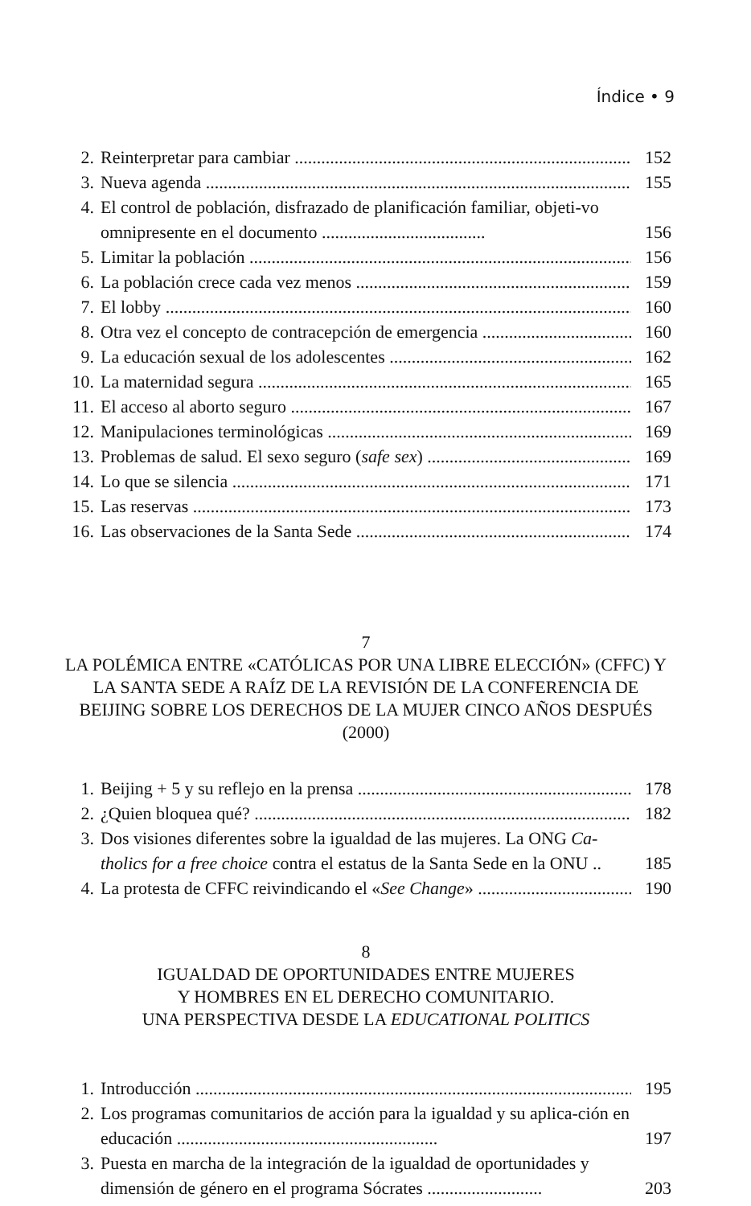Índice • 9
2. Reinterpretar para cambiar 152
3. Nueva agenda 155
4. El control de población, disfrazado de planificación familiar, objeti-vo omnipresente en el documento ..................................... 156
5. Limitar la población 156
6. La población crece cada vez menos 159
7. El lobby 160
8. Otra vez el concepto de contracepción de emergencia 160
9. La educación sexual de los adolescentes 162
10. La maternidad segura 165
11. El acceso al aborto seguro 167
12. Manipulaciones terminológicas 169
13. Problemas de salud. El sexo seguro (safe sex) 169
14. Lo que se silencia 171
15. Las reservas 173
16. Las observaciones de la Santa Sede 174
7
LA POLÉMICA ENTRE «CATÓLICAS POR UNA LIBRE ELECCIÓN» (CFFC) Y LA SANTA SEDE A RAÍZ DE LA REVISIÓN DE LA CONFERENCIA DE BEIJING SOBRE LOS DERECHOS DE LA MUJER CINCO AÑOS DESPUÉS (2000)
1. Beijing + 5 y su reflejo en la prensa 178
2. ¿Quien bloquea qué? 182
3. Dos visiones diferentes sobre la igualdad de las mujeres. La ONG Ca-tholics for a free choice contra el estatus de la Santa Sede en la ONU .. 185
4. La protesta de CFFC reivindicando el «See Change» 190
8
IGUALDAD DE OPORTUNIDADES ENTRE MUJERES
Y HOMBRES EN EL DERECHO COMUNITARIO.
UNA PERSPECTIVA DESDE LA EDUCATIONAL POLITICS
1. Introducción 195
2. Los programas comunitarios de acción para la igualdad y su aplica-ción en educación ........................................................... 197
3. Puesta en marcha de la integración de la igualdad de oportunidades y dimensión de género en el programa Sócrates .......................... 203